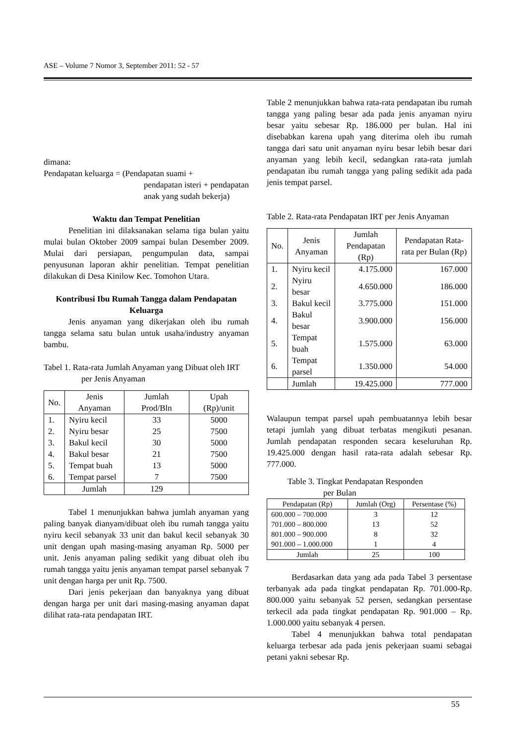ASE – Volume 7 Nomor 3, September 2011: 52 - 57
dimana:
Pendapatan keluarga = (Pendapatan suami +
pendapatan isteri + pendapatan anak yang sudah bekerja)
Waktu dan Tempat Penelitian
Penelitian ini dilaksanakan selama tiga bulan yaitu mulai bulan Oktober 2009 sampai bulan Desember 2009. Mulai dari persiapan, pengumpulan data, sampai penyusunan laporan akhir penelitian. Tempat penelitian dilakukan di Desa Kinilow Kec. Tomohon Utara.
Kontribusi Ibu Rumah Tangga dalam Pendapatan Keluarga
Jenis anyaman yang dikerjakan oleh ibu rumah tangga selama satu bulan untuk usaha/industry anyaman bambu.
Tabel 1. Rata-rata Jumlah Anyaman yang Dibuat oleh IRT per Jenis Anyaman
| No. | Jenis Anyaman | Jumlah Prod/Bln | Upah (Rp)/unit |
| --- | --- | --- | --- |
| 1. | Nyiru kecil | 33 | 5000 |
| 2. | Nyiru besar | 25 | 7500 |
| 3. | Bakul kecil | 30 | 5000 |
| 4. | Bakul besar | 21 | 7500 |
| 5. | Tempat buah | 13 | 5000 |
| 6. | Tempat parsel | 7 | 7500 |
| | Jumlah | 129 | |
Tabel 1 menunjukkan bahwa jumlah anyaman yang paling banyak dianyam/dibuat oleh ibu rumah tangga yaitu nyiru kecil sebanyak 33 unit dan bakul kecil sebanyak 30 unit dengan upah masing-masing anyaman Rp. 5000 per unit. Jenis anyaman paling sedikit yang dibuat oleh ibu rumah tangga yaitu jenis anyaman tempat parsel sebanyak 7 unit dengan harga per unit Rp. 7500.
Dari jenis pekerjaan dan banyaknya yang dibuat dengan harga per unit dari masing-masing anyaman dapat dilihat rata-rata pendapatan IRT.
Table 2 menunjukkan bahwa rata-rata pendapatan ibu rumah tangga yang paling besar ada pada jenis anyaman nyiru besar yaitu sebesar Rp. 186.000 per bulan. Hal ini disebabkan karena upah yang diterima oleh ibu rumah tangga dari satu unit anyaman nyiru besar lebih besar dari anyaman yang lebih kecil, sedangkan rata-rata jumlah pendapatan ibu rumah tangga yang paling sedikit ada pada jenis tempat parsel.
Table 2. Rata-rata Pendapatan IRT per Jenis Anyaman
| No. | Jenis Anyaman | Jumlah Pendapatan (Rp) | Pendapatan Rata-rata per Bulan (Rp) |
| --- | --- | --- | --- |
| 1. | Nyiru kecil | 4.175.000 | 167.000 |
| 2. | Nyiru besar | 4.650.000 | 186.000 |
| 3. | Bakul kecil | 3.775.000 | 151.000 |
| 4. | Bakul besar | 3.900.000 | 156.000 |
| 5. | Tempat buah | 1.575.000 | 63.000 |
| 6. | Tempat parsel | 1.350.000 | 54.000 |
| | Jumlah | 19.425.000 | 777.000 |
Walaupun tempat parsel upah pembuatannya lebih besar tetapi jumlah yang dibuat terbatas mengikuti pesanan. Jumlah pendapatan responden secara keseluruhan Rp. 19.425.000 dengan hasil rata-rata adalah sebesar Rp. 777.000.
Table 3. Tingkat Pendapatan Responden
per Bulan
| Pendapatan (Rp) | Jumlah (Org) | Persentase (%) |
| --- | --- | --- |
| 600.000 – 700.000 | 3 | 12 |
| 701.000 – 800.000 | 13 | 52 |
| 801.000 – 900.000 | 8 | 32 |
| 901.000 – 1.000.000 | 1 | 4 |
| Jumlah | 25 | 100 |
Berdasarkan data yang ada pada Tabel 3 persentase terbanyak ada pada tingkat pendapatan Rp. 701.000-Rp. 800.000 yaitu sebanyak 52 persen, sedangkan persentase terkecil ada pada tingkat pendapatan Rp. 901.000 – Rp. 1.000.000 yaitu sebanyak 4 persen.
Tabel 4 menunjukkan bahwa total pendapatan keluarga terbesar ada pada jenis pekerjaan suami sebagai petani yakni sebesar Rp.
55